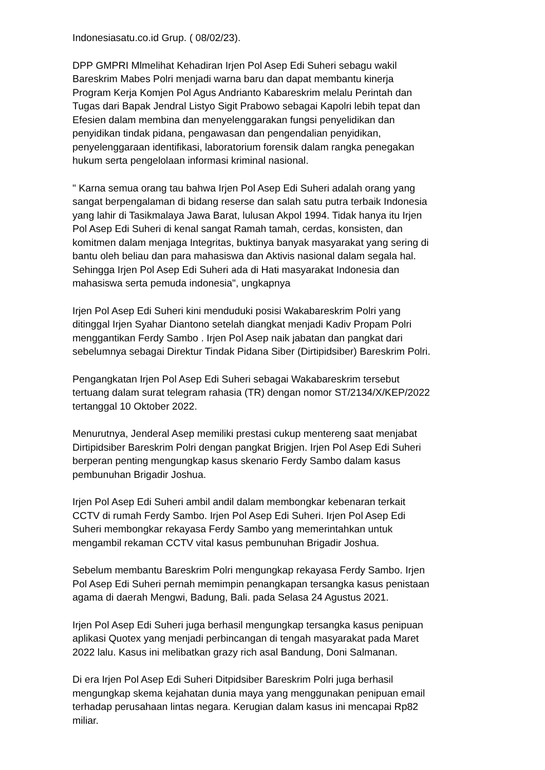Indonesiasatu.co.id Grup. ( 08/02/23).
DPP GMPRI Mlmelihat Kehadiran Irjen Pol Asep Edi Suheri sebagu wakil Bareskrim Mabes Polri menjadi warna baru dan dapat membantu kinerja Program Kerja Komjen Pol Agus Andrianto Kabareskrim melalu Perintah dan Tugas dari Bapak Jendral Listyo Sigit Prabowo sebagai Kapolri lebih tepat dan Efesien dalam membina dan menyelenggarakan fungsi penyelidikan dan penyidikan tindak pidana, pengawasan dan pengendalian penyidikan, penyelenggaraan identifikasi, laboratorium forensik dalam rangka penegakan hukum serta pengelolaan informasi kriminal nasional.
" Karna semua orang tau bahwa Irjen Pol Asep Edi Suheri adalah orang yang sangat berpengalaman di bidang reserse dan salah satu putra terbaik Indonesia yang lahir di Tasikmalaya Jawa Barat, lulusan Akpol 1994. Tidak hanya itu Irjen Pol Asep Edi Suheri di kenal sangat Ramah tamah, cerdas, konsisten, dan komitmen dalam menjaga Integritas, buktinya banyak masyarakat yang sering di bantu oleh beliau dan para mahasiswa dan Aktivis nasional dalam segala hal. Sehingga Irjen Pol Asep Edi Suheri ada di Hati masyarakat Indonesia dan mahasiswa serta pemuda indonesia", ungkapnya
Irjen Pol Asep Edi Suheri kini menduduki posisi Wakabareskrim Polri yang ditinggal Irjen Syahar Diantono setelah diangkat menjadi Kadiv Propam Polri menggantikan Ferdy Sambo . Irjen Pol Asep naik jabatan dan pangkat dari sebelumnya sebagai Direktur Tindak Pidana Siber (Dirtipidsiber) Bareskrim Polri.
Pengangkatan Irjen Pol Asep Edi Suheri sebagai Wakabareskrim tersebut tertuang dalam surat telegram rahasia (TR) dengan nomor ST/2134/X/KEP/2022 tertanggal 10 Oktober 2022.
Menurutnya, Jenderal Asep memiliki prestasi cukup mentereng saat menjabat Dirtipidsiber Bareskrim Polri dengan pangkat Brigjen. Irjen Pol Asep Edi Suheri berperan penting mengungkap kasus skenario Ferdy Sambo dalam kasus pembunuhan Brigadir Joshua.
Irjen Pol Asep Edi Suheri ambil andil dalam membongkar kebenaran terkait CCTV di rumah Ferdy Sambo. Irjen Pol Asep Edi Suheri. Irjen Pol Asep Edi Suheri membongkar rekayasa Ferdy Sambo yang memerintahkan untuk mengambil rekaman CCTV vital kasus pembunuhan Brigadir Joshua.
Sebelum membantu Bareskrim Polri mengungkap rekayasa Ferdy Sambo. Irjen Pol Asep Edi Suheri pernah memimpin penangkapan tersangka kasus penistaan agama di daerah Mengwi, Badung, Bali. pada Selasa 24 Agustus 2021.
Irjen Pol Asep Edi Suheri juga berhasil mengungkap tersangka kasus penipuan aplikasi Quotex yang menjadi perbincangan di tengah masyarakat pada Maret 2022 lalu. Kasus ini melibatkan grazy rich asal Bandung, Doni Salmanan.
Di era Irjen Pol Asep Edi Suheri Ditpidsiber Bareskrim Polri juga berhasil mengungkap skema kejahatan dunia maya yang menggunakan penipuan email terhadap perusahaan lintas negara. Kerugian dalam kasus ini mencapai Rp82 miliar.